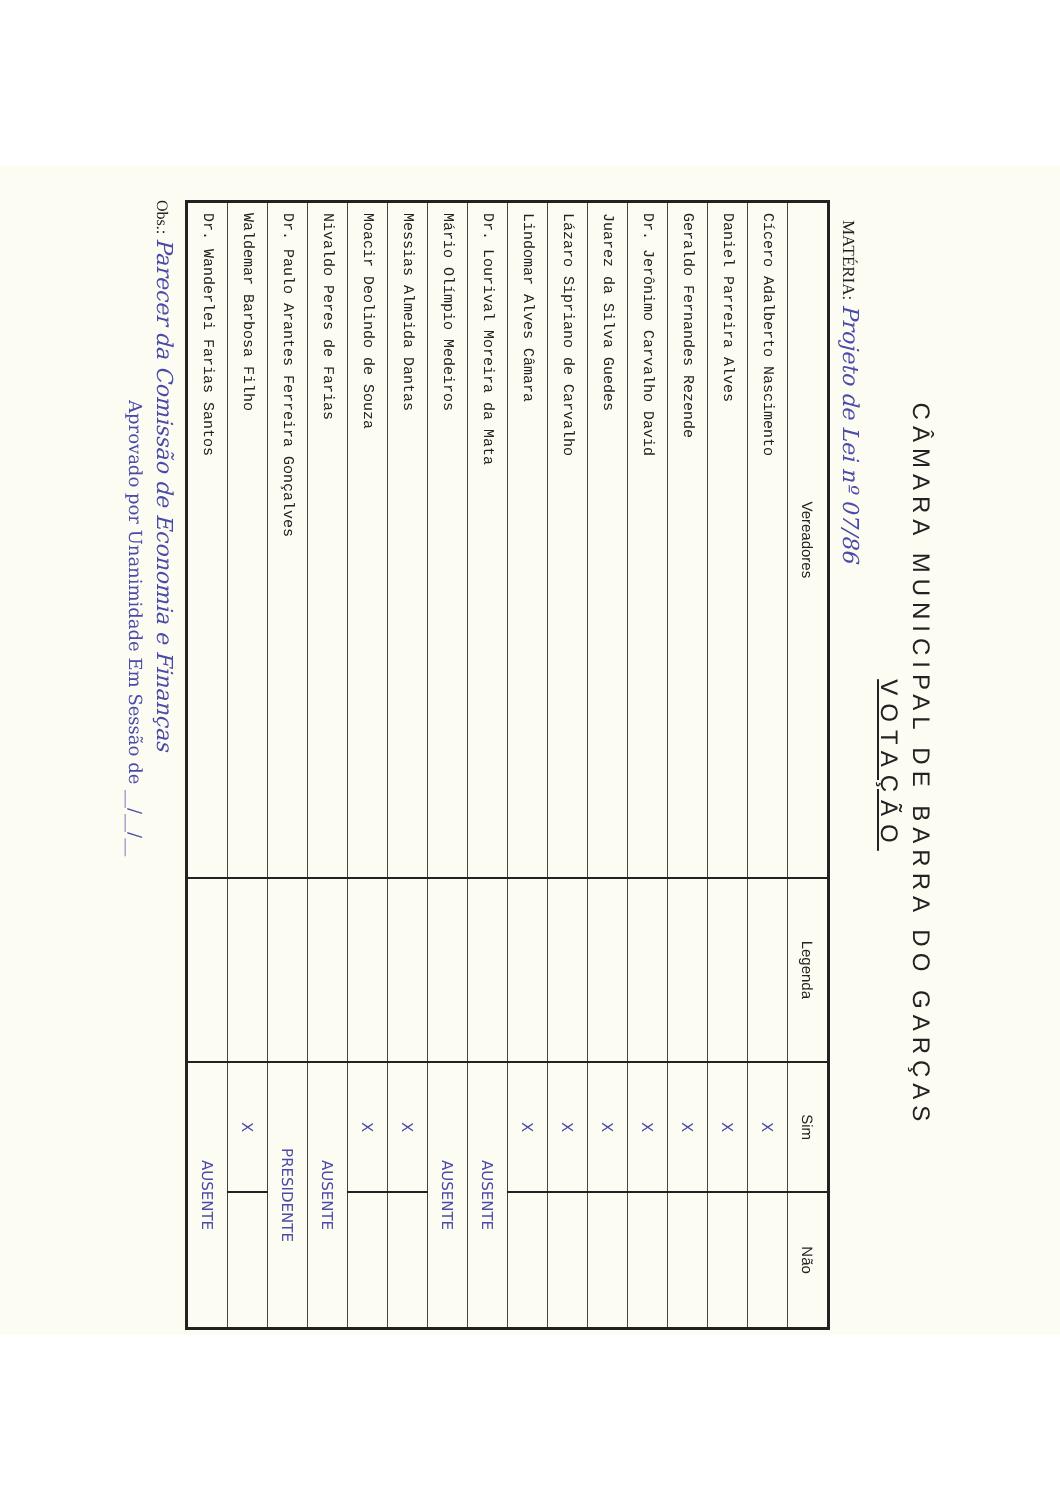CÂMARA MUNICIPAL DE BARRA DO GARÇAS
VOTAÇÃO
MATÉRIA: Projeto de Lei nº 07/86
| Vereadores | Legenda | Sim | Não |
| --- | --- | --- | --- |
| Cícero Adalberto Nascimento | | X | |
| Daniel Parreira Alves | | X | |
| Geraldo Fernandes Rezende | | X | |
| Dr. Jerônimo Carvalho David | | X | |
| Juarez da Silva Guedes | | X | |
| Lázaro Sipriano de Carvalho | | X | |
| Lindomar Alves Câmara | | X | |
| Dr. Lourival Moreira da Mata | | AUSENTE | |
| Mário Olímpio Medeiros | | AUSENTE | |
| Messias Almeida Dantas | | X | |
| Moacir Deolindo de Souza | | X | |
| Nivaldo Peres de Farias | | AUSENTE | |
| Dr. Paulo Arantes Ferreira Gonçalves | | PRESIDENTE | |
| Waldemar Barbosa Filho | | X | |
| Dr. Wanderlei Farias Santos | | AUSENTE | |
Obs.: Parecer da Comissão de Economia e Finanças
Aprovado por Unanimidade Em Sessão de __/__/__